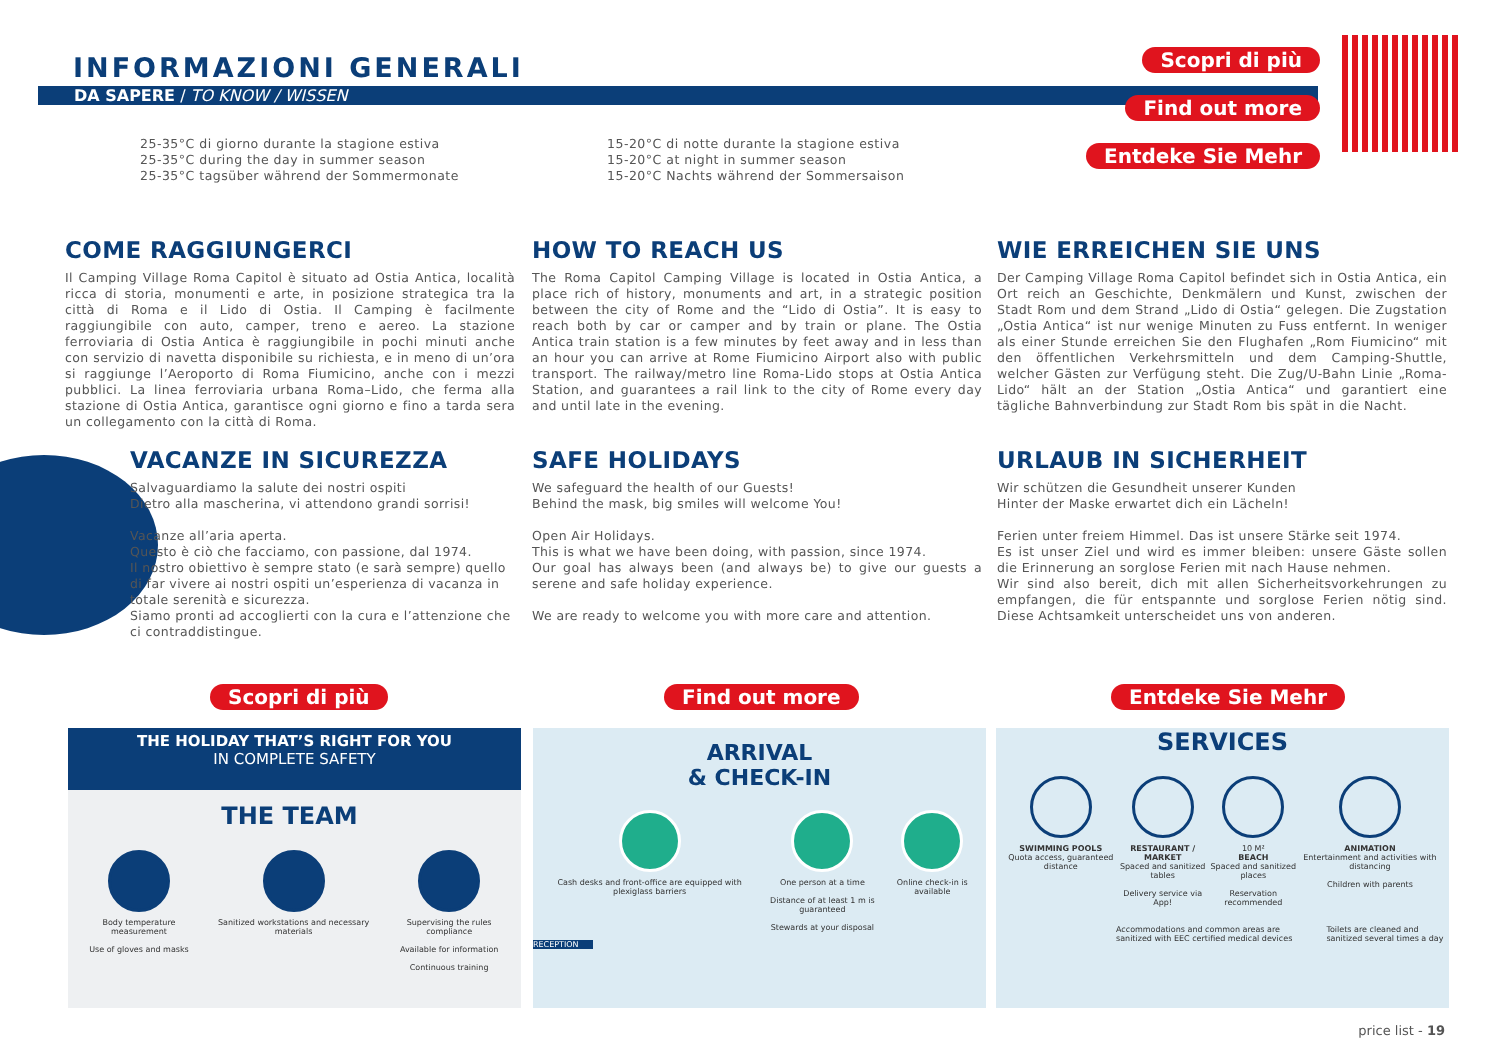INFORMAZIONI GENERALI
DA SAPERE / TO KNOW / WISSEN
Scopri di più
Find out more
Entdeke Sie Mehr
25-35°C di giorno durante la stagione estiva
25-35°C during the day in summer season
25-35°C tagsüber während der Sommermonate
15-20°C di notte durante la stagione estiva
15-20°C at night in summer season
15-20°C Nachts während der Sommersaison
COME RAGGIUNGERCI
Il Camping Village Roma Capitol è situato ad Ostia Antica, località ricca di storia, monumenti e arte, in posizione strategica tra la città di Roma e il Lido di Ostia. Il Camping è facilmente raggiungibile con auto, camper, treno e aereo. La stazione ferroviaria di Ostia Antica è raggiungibile in pochi minuti anche con servizio di navetta disponibile su richiesta, e in meno di un’ora si raggiunge l’Aeroporto di Roma Fiumicino, anche con i mezzi pubblici. La linea ferroviaria urbana Roma–Lido, che ferma alla stazione di Ostia Antica, garantisce ogni giorno e fino a tarda sera un collegamento con la città di Roma.
HOW TO REACH US
The Roma Capitol Camping Village is located in Ostia Antica, a place rich of history, monuments and art, in a strategic position between the city of Rome and the “Lido di Ostia”. It is easy to reach both by car or camper and by train or plane. The Ostia Antica train station is a few minutes by feet away and in less than an hour you can arrive at Rome Fiumicino Airport also with public transport. The railway/metro line Roma-Lido stops at Ostia Antica Station, and guarantees a rail link to the city of Rome every day and until late in the evening.
WIE ERREICHEN SIE UNS
Der Camping Village Roma Capitol befindet sich in Ostia Antica, ein Ort reich an Geschichte, Denkmälern und Kunst, zwischen der Stadt Rom und dem Strand „Lido di Ostia“ gelegen. Die Zugstation „Ostia Antica“ ist nur wenige Minuten zu Fuss entfernt. In weniger als einer Stunde erreichen Sie den Flughafen „Rom Fiumicino“ mit den öffentlichen Verkehrsmitteln und dem Camping-Shuttle, welcher Gästen zur Verfügung steht. Die Zug/U-Bahn Linie „Roma-Lido“ hält an der Station „Ostia Antica“ und garantiert eine tägliche Bahnverbindung zur Stadt Rom bis spät in die Nacht.
VACANZE IN SICUREZZA
Salvaguardiamo la salute dei nostri ospiti
Dietro alla mascherina, vi attendono grandi sorrisi!
Vacanze all’aria aperta.
Questo è ciò che facciamo, con passione, dal 1974.
Il nostro obiettivo è sempre stato (e sarà sempre) quello di far vivere ai nostri ospiti un’esperienza di vacanza in totale serenità e sicurezza.
Siamo pronti ad accoglierti con la cura e l’attenzione che ci contraddistingue.
SAFE HOLIDAYS
We safeguard the health of our Guests!
Behind the mask, big smiles will welcome You!
Open Air Holidays.
This is what we have been doing, with passion, since 1974.
Our goal has always been (and always be) to give our guests a serene and safe holiday experience.
We are ready to welcome you with more care and attention.
URLAUB IN SICHERHEIT
Wir schützen die Gesundheit unserer Kunden
Hinter der Maske erwartet dich ein Lächeln!
Ferien unter freiem Himmel. Das ist unsere Stärke seit 1974.
Es ist unser Ziel und wird es immer bleiben: unsere Gäste sollen die Erinnerung an sorglose Ferien mit nach Hause nehmen.
Wir sind also bereit, dich mit allen Sicherheitsvorkehrungen zu empfangen, die für entspannte und sorglose Ferien nötig sind. Diese Achtsamkeit unterscheidet uns von anderen.
Scopri di più Find out more Entdeke Sie Mehr
THE HOLIDAY THAT’S RIGHT FOR YOU
IN COMPLETE SAFETY
THE TEAM
Body temperature measurement
Use of gloves and masks
Sanitized workstations and necessary materials
Supervising the rules compliance
Available for information
Continuous training
ARRIVAL
& CHECK-IN
Cash desks and front-office are equipped with plexiglass barriers
One person at a time
Distance of at least 1 m is guaranteed
Stewards at your disposal
Online check-in is available
RECEPTION
SERVICES
SWIMMING POOLS
Quota access, guaranteed distance
RESTAURANT / MARKET
Spaced and sanitized tables
Delivery service via App!
10 M²
BEACH
Spaced and sanitized places
Reservation recommended
ANIMATION
Entertainment and activities with distancing
Children with parents
Accommodations and common areas are sanitized with EEC certified medical devices Toilets are cleaned and sanitized several times a day
price list - 19